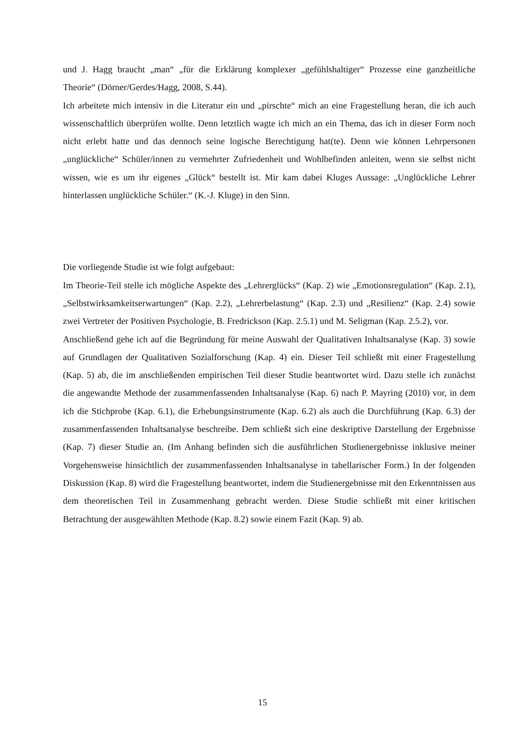und J. Hagg braucht „man“ „für die Erklärung komplexer „gefühlshaltiger“ Prozesse eine ganzheitliche Theorie“ (Dörner/Gerdes/Hagg, 2008, S.44).
Ich arbeitete mich intensiv in die Literatur ein und „pirschte“ mich an eine Fragestellung heran, die ich auch wissenschaftlich überprüfen wollte. Denn letztlich wagte ich mich an ein Thema, das ich in dieser Form noch nicht erlebt hatte und das dennoch seine logische Berechtigung hat(te). Denn wie können Lehrpersonen „unglückliche“ Schüler/innen zu vermehrter Zufriedenheit und Wohlbefinden anleiten, wenn sie selbst nicht wissen, wie es um ihr eigenes „Glück“ bestellt ist. Mir kam dabei Kluges Aussage: „Unglückliche Lehrer hinterlassen unglückliche Schüler.“ (K.-J. Kluge) in den Sinn.
Die vorliegende Studie ist wie folgt aufgebaut:
Im Theorie-Teil stelle ich mögliche Aspekte des „Lehrerglücks“ (Kap. 2) wie „Emotionsregulation“ (Kap. 2.1), „Selbstwirksamkeitserwartungen“ (Kap. 2.2), „Lehrerbelastung“ (Kap. 2.3) und „Resilienz“ (Kap. 2.4) sowie zwei Vertreter der Positiven Psychologie, B. Fredrickson (Kap. 2.5.1) und M. Seligman (Kap. 2.5.2), vor.
Anschließend gehe ich auf die Begründung für meine Auswahl der Qualitativen Inhaltsanalyse (Kap. 3) sowie auf Grundlagen der Qualitativen Sozialforschung (Kap. 4) ein. Dieser Teil schließt mit einer Fragestellung (Kap. 5) ab, die im anschließenden empirischen Teil dieser Studie beantwortet wird. Dazu stelle ich zunächst die angewandte Methode der zusammenfassenden Inhaltsanalyse (Kap. 6) nach P. Mayring (2010) vor, in dem ich die Stichprobe (Kap. 6.1), die Erhebungsinstrumente (Kap. 6.2) als auch die Durchführung (Kap. 6.3) der zusammenfassenden Inhaltsanalyse beschreibe. Dem schließt sich eine deskriptive Darstellung der Ergebnisse (Kap. 7) dieser Studie an. (Im Anhang befinden sich die ausführlichen Studienergebnisse inklusive meiner Vorgehensweise hinsichtlich der zusammenfassenden Inhaltsanalyse in tabellarischer Form.) In der folgenden Diskussion (Kap. 8) wird die Fragestellung beantwortet, indem die Studienergebnisse mit den Erkenntnissen aus dem theoretischen Teil in Zusammenhang gebracht werden. Diese Studie schließt mit einer kritischen Betrachtung der ausgewählten Methode (Kap. 8.2) sowie einem Fazit (Kap. 9) ab.
15